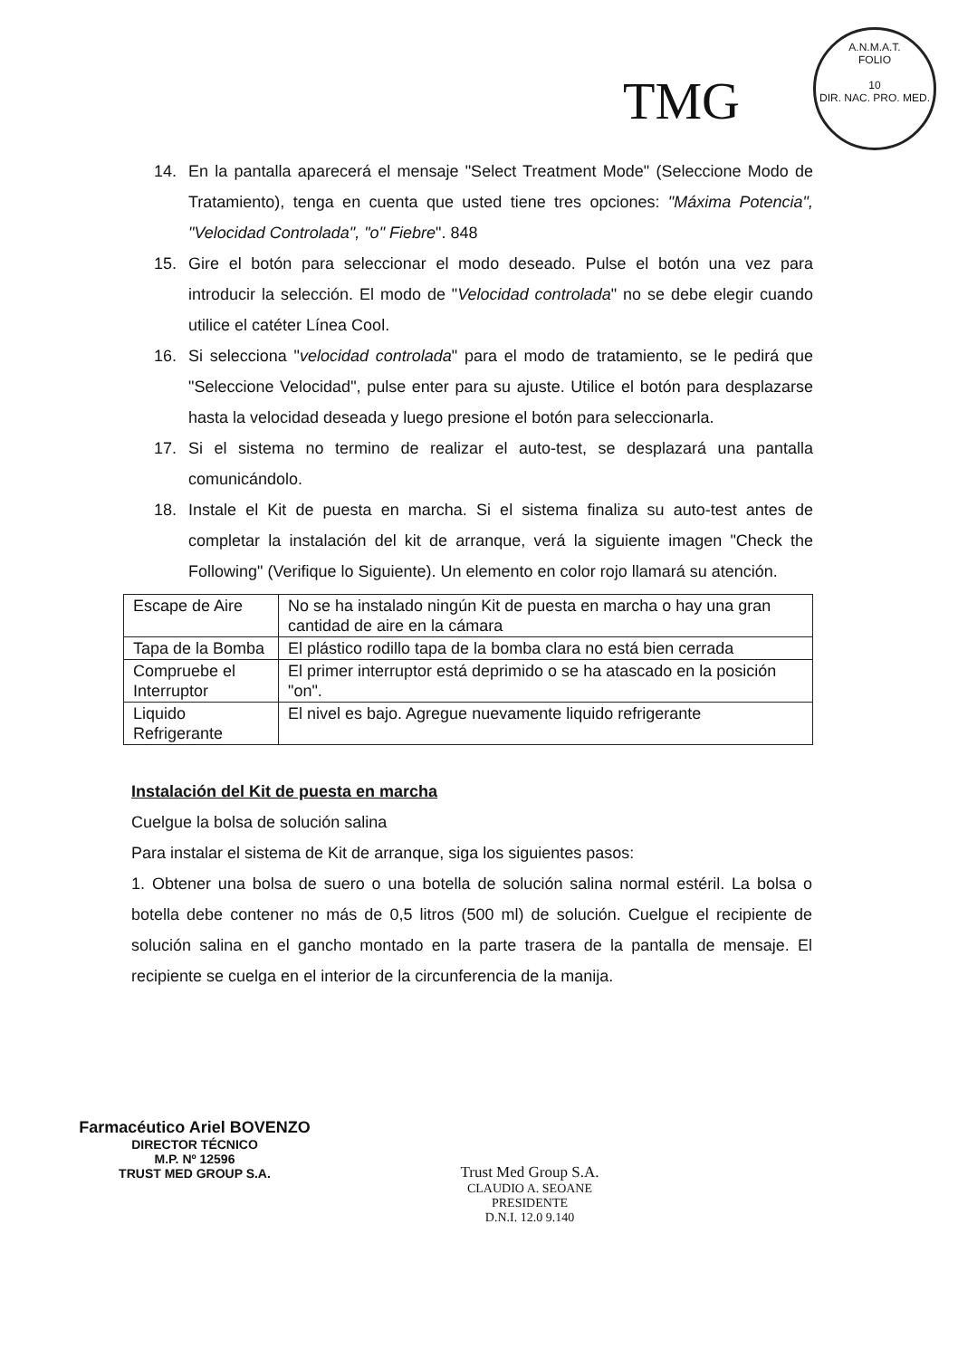TMG
A.N.M.A.T.
FOLIO
10
DIR. NAC. PRO. MED.
14. En la pantalla aparecerá el mensaje "Select Treatment Mode" (Seleccione Modo de Tratamiento), tenga en cuenta que usted tiene tres opciones: "Máxima Potencia", "Velocidad Controlada", "o" Fiebre". 848
15. Gire el botón para seleccionar el modo deseado. Pulse el botón una vez para introducir la selección. El modo de "Velocidad controlada" no se debe elegir cuando utilice el catéter Línea Cool.
16. Si selecciona "velocidad controlada" para el modo de tratamiento, se le pedirá que "Seleccione Velocidad", pulse enter para su ajuste. Utilice el botón para desplazarse hasta la velocidad deseada y luego presione el botón para seleccionarla.
17. Si el sistema no termino de realizar el auto-test, se desplazará una pantalla comunicándolo.
18. Instale el Kit de puesta en marcha. Si el sistema finaliza su auto-test antes de completar la instalación del kit de arranque, verá la siguiente imagen "Check the Following" (Verifique lo Siguiente). Un elemento en color rojo llamará su atención.
| Escape de Aire | No se ha instalado ningún Kit de puesta en marcha o hay una gran cantidad de aire en la cámara |
| Tapa de la Bomba | El plástico rodillo tapa de la bomba clara no está bien cerrada |
| Compruebe el Interruptor | El primer interruptor está deprimido o se ha atascado en la posición "on". |
| Liquido Refrigerante | El nivel es bajo. Agregue nuevamente liquido refrigerante |
Instalación del Kit de puesta en marcha
Cuelgue la bolsa de solución salina
Para instalar el sistema de Kit de arranque, siga los siguientes pasos:
1. Obtener una bolsa de suero o una botella de solución salina normal estéril. La bolsa o botella debe contener no más de 0,5 litros (500 ml) de solución. Cuelgue el recipiente de solución salina en el gancho montado en la parte trasera de la pantalla de mensaje. El recipiente se cuelga en el interior de la circunferencia de la manija.
Farmacéutico Ariel BOVENZO
DIRECTOR TÉCNICO
M.P. Nº 12596
TRUST MED GROUP S.A.
Trust Med Group S.A.
CLAUDIO A. SEOANE
PRESIDENTE
D.N.I. 12.0 9.140